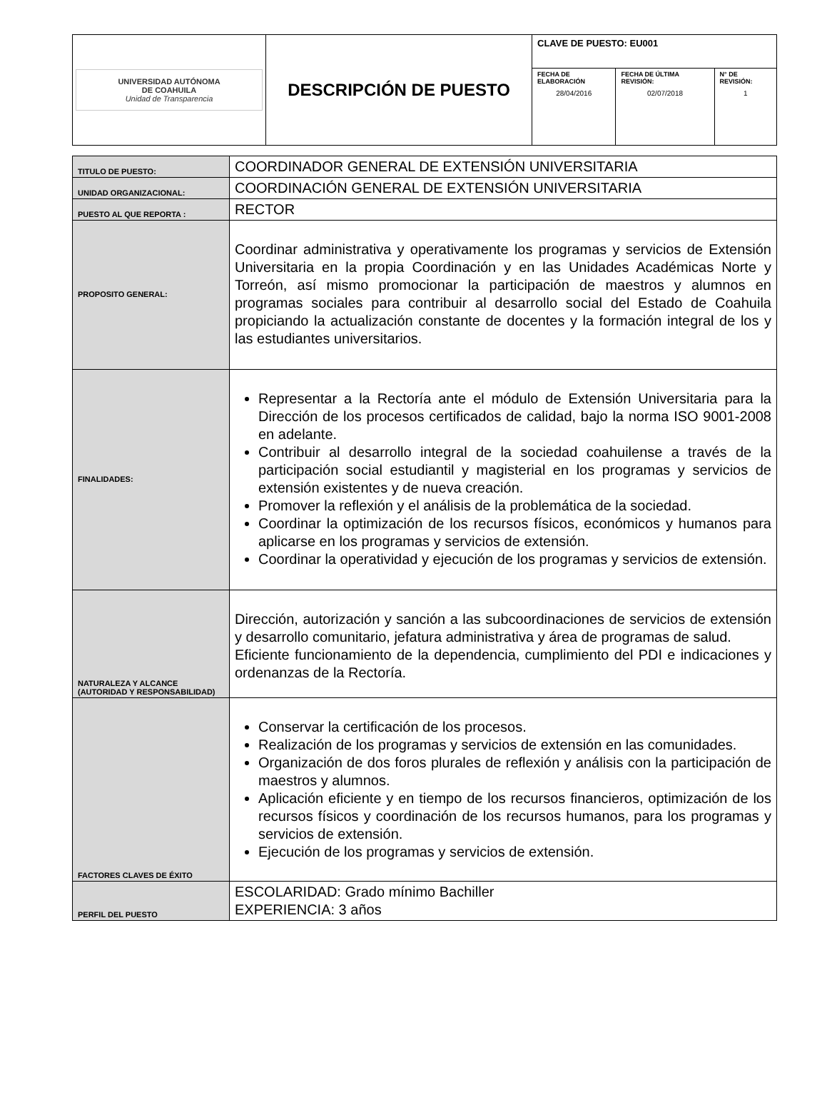| UNIVERSIDAD AUTÓNOMA DE COAHUILA Unidad de Transparencia | DESCRIPCIÓN DE PUESTO | CLAVE DE PUESTO: EU001 | | |
| | | FECHA DE ELABORACIÓN 28/04/2016 | FECHA DE ÚLTIMA REVISIÓN: 02/07/2018 | N° DE REVISIÓN: 1 |
| TITULO DE PUESTO: | COORDINADOR GENERAL DE EXTENSIÓN UNIVERSITARIA |
| UNIDAD ORGANIZACIONAL: | COORDINACIÓN GENERAL DE EXTENSIÓN UNIVERSITARIA |
| PUESTO AL QUE REPORTA : | RECTOR |
| PROPOSITO GENERAL: | Coordinar administrativa y operativamente los programas y servicios de Extensión Universitaria en la propia Coordinación y en las Unidades Académicas Norte y Torreón, así mismo promocionar la participación de maestros y alumnos en programas sociales para contribuir al desarrollo social del Estado de Coahuila propiciando la actualización constante de docentes y la formación integral de los y las estudiantes universitarios. |
| FINALIDADES: | Representar a la Rectoría ante el módulo de Extensión Universitaria para la Dirección de los procesos certificados de calidad, bajo la norma ISO 9001-2008 en adelante. Contribuir al desarrollo integral de la sociedad coahuilense a través de la participación social estudiantil y magisterial en los programas y servicios de extensión existentes y de nueva creación. Promover la reflexión y el análisis de la problemática de la sociedad. Coordinar la optimización de los recursos físicos, económicos y humanos para aplicarse en los programas y servicios de extensión. Coordinar la operatividad y ejecución de los programas y servicios de extensión. |
| NATURALEZA Y ALCANCE (AUTORIDAD Y RESPONSABILIDAD) | Dirección, autorización y sanción a las subcoordinaciones de servicios de extensión y desarrollo comunitario, jefatura administrativa y área de programas de salud. Eficiente funcionamiento de la dependencia, cumplimiento del PDI e indicaciones y ordenanzas de la Rectoría. |
| FACTORES CLAVES DE ÉXITO | Conservar la certificación de los procesos. Realización de los programas y servicios de extensión en las comunidades. Organización de dos foros plurales de reflexión y análisis con la participación de maestros y alumnos. Aplicación eficiente y en tiempo de los recursos financieros, optimización de los recursos físicos y coordinación de los recursos humanos, para los programas y servicios de extensión. Ejecución de los programas y servicios de extensión. |
| PERFIL DEL PUESTO | ESCOLARIDAD: Grado mínimo Bachiller EXPERIENCIA: 3 años |